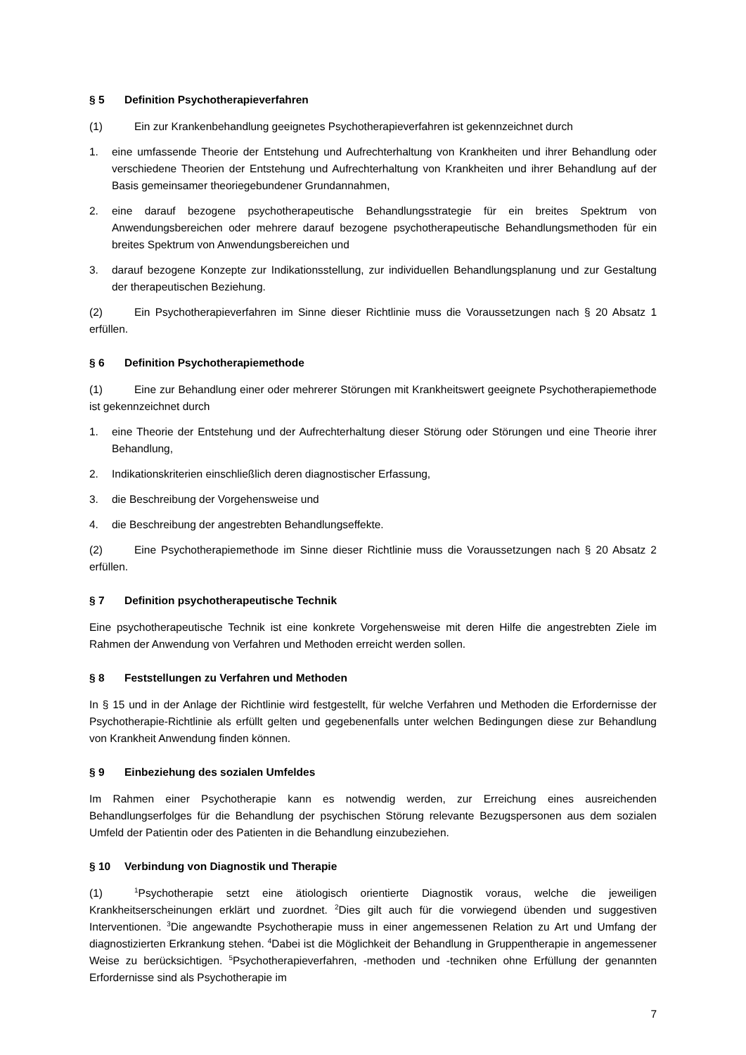§ 5 Definition Psychotherapieverfahren
(1) Ein zur Krankenbehandlung geeignetes Psychotherapieverfahren ist gekennzeichnet durch
1. eine umfassende Theorie der Entstehung und Aufrechterhaltung von Krankheiten und ihrer Behandlung oder verschiedene Theorien der Entstehung und Aufrechterhaltung von Krankheiten und ihrer Behandlung auf der Basis gemeinsamer theoriegebundener Grundannahmen,
2. eine darauf bezogene psychotherapeutische Behandlungsstrategie für ein breites Spektrum von Anwendungsbereichen oder mehrere darauf bezogene psychotherapeutische Behandlungsmethoden für ein breites Spektrum von Anwendungsbereichen und
3. darauf bezogene Konzepte zur Indikationsstellung, zur individuellen Behandlungsplanung und zur Gestaltung der therapeutischen Beziehung.
(2) Ein Psychotherapieverfahren im Sinne dieser Richtlinie muss die Voraussetzungen nach § 20 Absatz 1 erfüllen.
§ 6 Definition Psychotherapiemethode
(1) Eine zur Behandlung einer oder mehrerer Störungen mit Krankheitswert geeignete Psychotherapiemethode ist gekennzeichnet durch
1. eine Theorie der Entstehung und der Aufrechterhaltung dieser Störung oder Störungen und eine Theorie ihrer Behandlung,
2. Indikationskriterien einschließlich deren diagnostischer Erfassung,
3. die Beschreibung der Vorgehensweise und
4. die Beschreibung der angestrebten Behandlungseffekte.
(2) Eine Psychotherapiemethode im Sinne dieser Richtlinie muss die Voraussetzungen nach § 20 Absatz 2 erfüllen.
§ 7 Definition psychotherapeutische Technik
Eine psychotherapeutische Technik ist eine konkrete Vorgehensweise mit deren Hilfe die angestrebten Ziele im Rahmen der Anwendung von Verfahren und Methoden erreicht werden sollen.
§ 8 Feststellungen zu Verfahren und Methoden
In § 15 und in der Anlage der Richtlinie wird festgestellt, für welche Verfahren und Methoden die Erfordernisse der Psychotherapie-Richtlinie als erfüllt gelten und gegebenenfalls unter welchen Bedingungen diese zur Behandlung von Krankheit Anwendung finden können.
§ 9 Einbeziehung des sozialen Umfeldes
Im Rahmen einer Psychotherapie kann es notwendig werden, zur Erreichung eines ausreichenden Behandlungserfolges für die Behandlung der psychischen Störung relevante Bezugspersonen aus dem sozialen Umfeld der Patientin oder des Patienten in die Behandlung einzubeziehen.
§ 10 Verbindung von Diagnostik und Therapie
(1)<sup>1</sup>Psychotherapie setzt eine ätiologisch orientierte Diagnostik voraus, welche die jeweiligen Krankheitserscheinungen erklärt und zuordnet. <sup>2</sup>Dies gilt auch für die vorwiegend übenden und suggestiven Interventionen. <sup>3</sup>Die angewandte Psychotherapie muss in einer angemessenen Relation zu Art und Umfang der diagnostizierten Erkrankung stehen. <sup>4</sup>Dabei ist die Möglichkeit der Behandlung in Gruppentherapie in angemessener Weise zu berücksichtigen. <sup>5</sup>Psychotherapieverfahren, -methoden und -techniken ohne Erfüllung der genannten Erfordernisse sind als Psychotherapie im
7